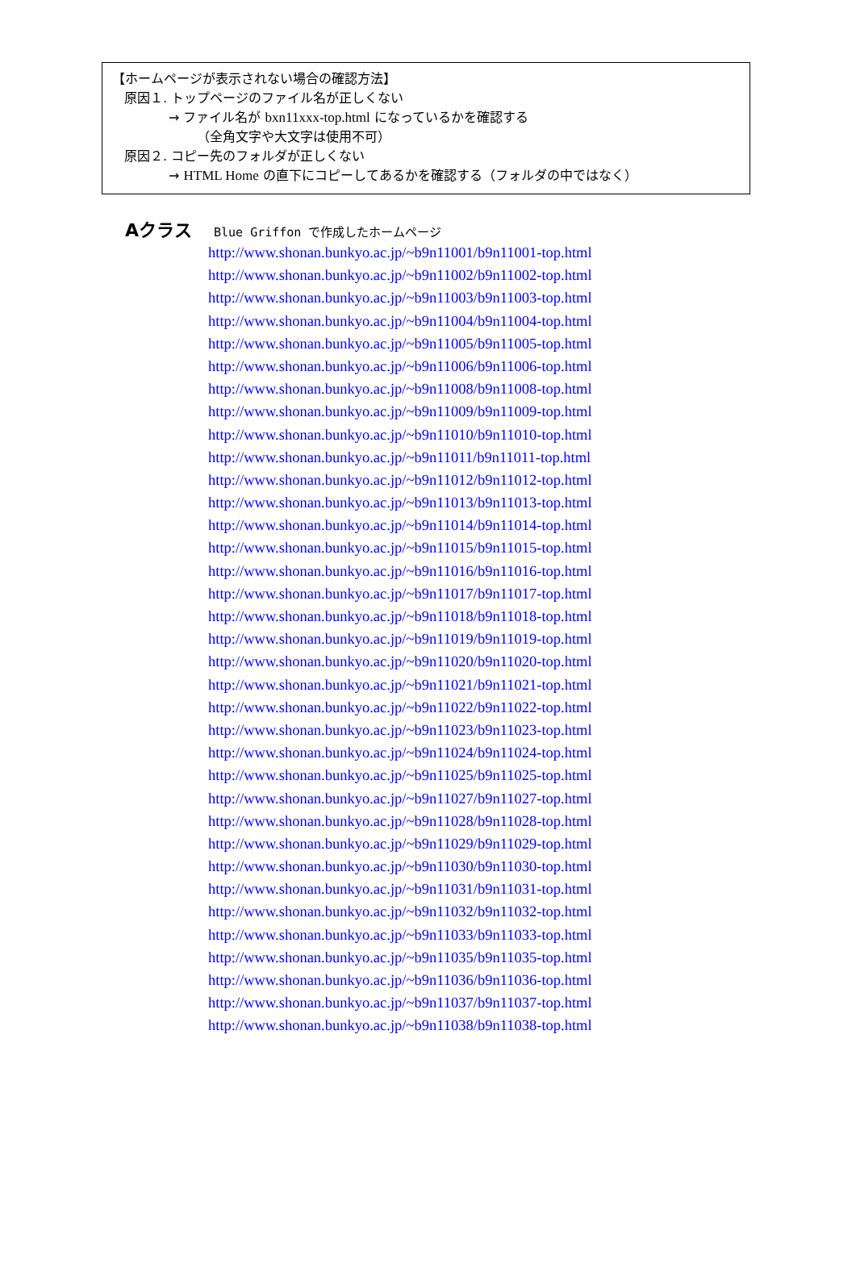【ホームページが表示されない場合の確認方法】
原因１. トップページのファイル名が正しくない
→ ファイル名が bxn11xxx-top.html になっているかを確認する
（全角文字や大文字は使用不可）
原因２. コピー先のフォルダが正しくない
→ HTML Home の直下にコピーしてあるかを確認する（フォルダの中ではなく）
Aクラス Blue Griffon で作成したホームページ
http://www.shonan.bunkyo.ac.jp/~b9n11001/b9n11001-top.html
http://www.shonan.bunkyo.ac.jp/~b9n11002/b9n11002-top.html
http://www.shonan.bunkyo.ac.jp/~b9n11003/b9n11003-top.html
http://www.shonan.bunkyo.ac.jp/~b9n11004/b9n11004-top.html
http://www.shonan.bunkyo.ac.jp/~b9n11005/b9n11005-top.html
http://www.shonan.bunkyo.ac.jp/~b9n11006/b9n11006-top.html
http://www.shonan.bunkyo.ac.jp/~b9n11008/b9n11008-top.html
http://www.shonan.bunkyo.ac.jp/~b9n11009/b9n11009-top.html
http://www.shonan.bunkyo.ac.jp/~b9n11010/b9n11010-top.html
http://www.shonan.bunkyo.ac.jp/~b9n11011/b9n11011-top.html
http://www.shonan.bunkyo.ac.jp/~b9n11012/b9n11012-top.html
http://www.shonan.bunkyo.ac.jp/~b9n11013/b9n11013-top.html
http://www.shonan.bunkyo.ac.jp/~b9n11014/b9n11014-top.html
http://www.shonan.bunkyo.ac.jp/~b9n11015/b9n11015-top.html
http://www.shonan.bunkyo.ac.jp/~b9n11016/b9n11016-top.html
http://www.shonan.bunkyo.ac.jp/~b9n11017/b9n11017-top.html
http://www.shonan.bunkyo.ac.jp/~b9n11018/b9n11018-top.html
http://www.shonan.bunkyo.ac.jp/~b9n11019/b9n11019-top.html
http://www.shonan.bunkyo.ac.jp/~b9n11020/b9n11020-top.html
http://www.shonan.bunkyo.ac.jp/~b9n11021/b9n11021-top.html
http://www.shonan.bunkyo.ac.jp/~b9n11022/b9n11022-top.html
http://www.shonan.bunkyo.ac.jp/~b9n11023/b9n11023-top.html
http://www.shonan.bunkyo.ac.jp/~b9n11024/b9n11024-top.html
http://www.shonan.bunkyo.ac.jp/~b9n11025/b9n11025-top.html
http://www.shonan.bunkyo.ac.jp/~b9n11027/b9n11027-top.html
http://www.shonan.bunkyo.ac.jp/~b9n11028/b9n11028-top.html
http://www.shonan.bunkyo.ac.jp/~b9n11029/b9n11029-top.html
http://www.shonan.bunkyo.ac.jp/~b9n11030/b9n11030-top.html
http://www.shonan.bunkyo.ac.jp/~b9n11031/b9n11031-top.html
http://www.shonan.bunkyo.ac.jp/~b9n11032/b9n11032-top.html
http://www.shonan.bunkyo.ac.jp/~b9n11033/b9n11033-top.html
http://www.shonan.bunkyo.ac.jp/~b9n11035/b9n11035-top.html
http://www.shonan.bunkyo.ac.jp/~b9n11036/b9n11036-top.html
http://www.shonan.bunkyo.ac.jp/~b9n11037/b9n11037-top.html
http://www.shonan.bunkyo.ac.jp/~b9n11038/b9n11038-top.html